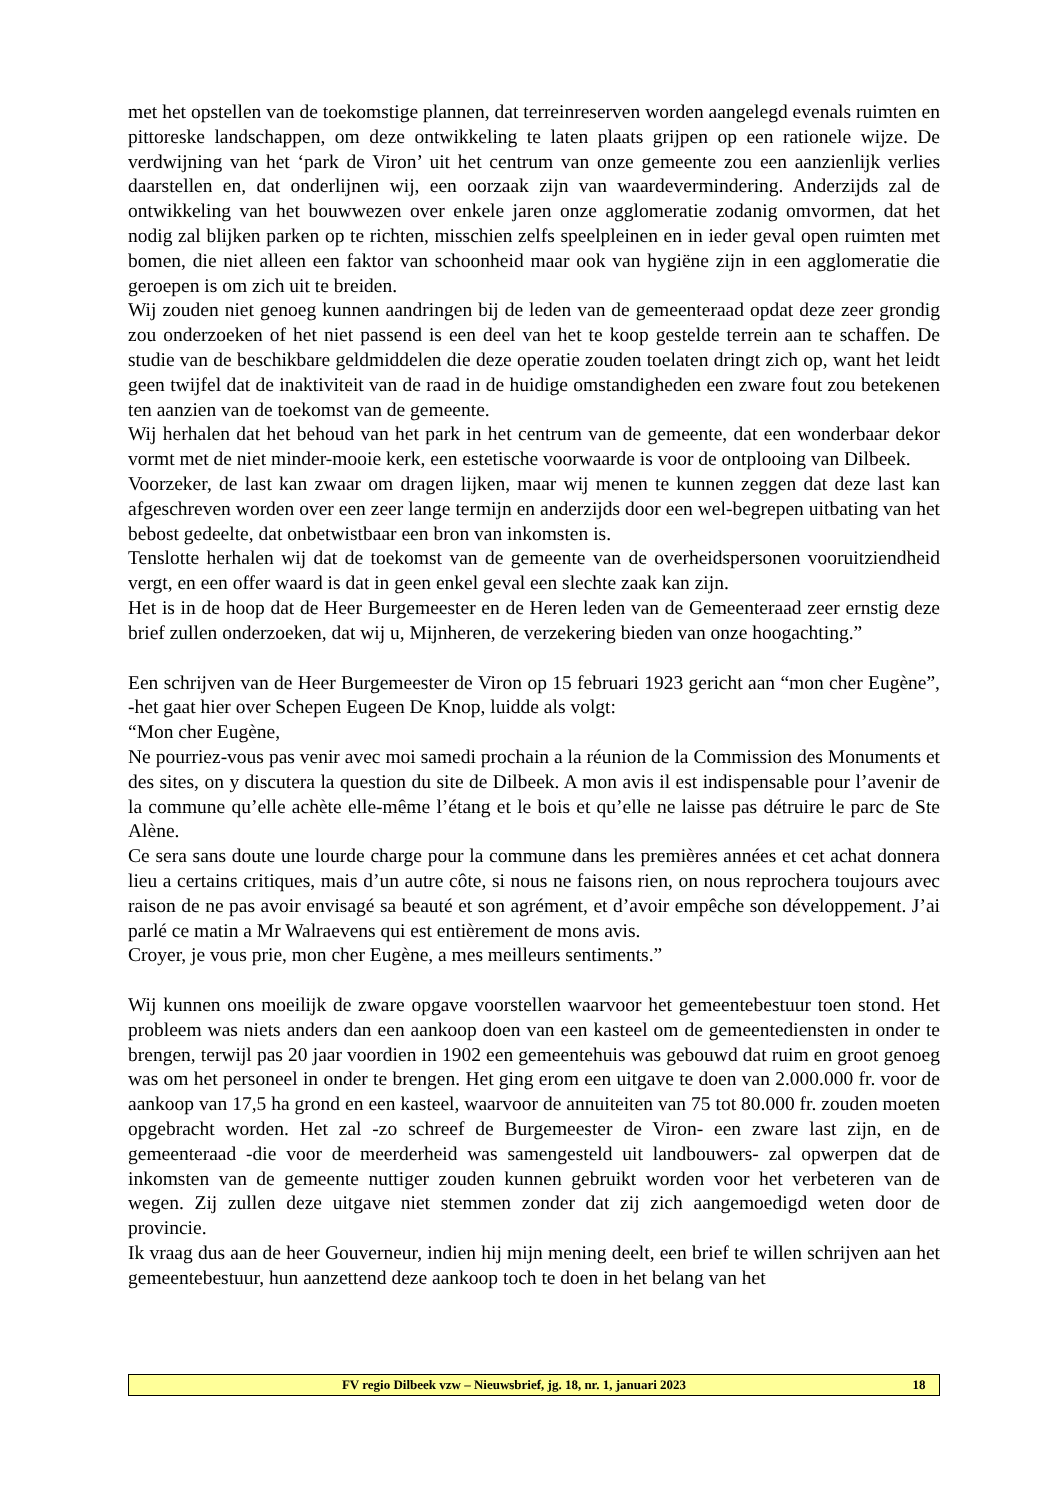met het opstellen van de toekomstige plannen, dat terreinreserven worden aangelegd evenals ruimten en pittoreske landschappen, om deze ontwikkeling te laten plaats grijpen op een rationele wijze. De verdwijning van het ‘park de Viron’ uit het centrum van onze gemeente zou een aanzienlijk verlies daarstellen en, dat onderlijnen wij, een oorzaak zijn van waardevermindering. Anderzijds zal de ontwikkeling van het bouwwezen over enkele jaren onze agglomeratie zodanig omvormen, dat het nodig zal blijken parken op te richten, misschien zelfs speelpleinen en in ieder geval open ruimten met bomen, die niet alleen een faktor van schoonheid maar ook van hygiëne zijn in een agglomeratie die geroepen is om zich uit te breiden.
Wij zouden niet genoeg kunnen aandringen bij de leden van de gemeenteraad opdat deze zeer grondig zou onderzoeken of het niet passend is een deel van het te koop gestelde terrein aan te schaffen. De studie van de beschikbare geldmiddelen die deze operatie zouden toelaten dringt zich op, want het leidt geen twijfel dat de inaktiviteit van de raad in de huidige omstandigheden een zware fout zou betekenen ten aanzien van de toekomst van de gemeente.
Wij herhalen dat het behoud van het park in het centrum van de gemeente, dat een wonderbaar dekor vormt met de niet minder-mooie kerk, een estetische voorwaarde is voor de ontplooing van Dilbeek.
Voorzeker, de last kan zwaar om dragen lijken, maar wij menen te kunnen zeggen dat deze last kan afgeschreven worden over een zeer lange termijn en anderzijds door een wel-begrepen uitbating van het bebost gedeelte, dat onbetwistbaar een bron van inkomsten is.
Tenslotte herhalen wij dat de toekomst van de gemeente van de overheidspersonen vooruitziendheid vergt, en een offer waard is dat in geen enkel geval een slechte zaak kan zijn.
Het is in de hoop dat de Heer Burgemeester en de Heren leden van de Gemeenteraad zeer ernstig deze brief zullen onderzoeken, dat wij u, Mijnheren, de verzekering bieden van onze hoogachting.”
Een schrijven van de Heer Burgemeester de Viron op 15 februari 1923 gericht aan “mon cher Eugène”, -het gaat hier over Schepen Eugeen De Knop, luidde als volgt:
“Mon cher Eugène,
Ne pourriez-vous pas venir avec moi samedi prochain a la réunion de la Commission des Monuments et des sites, on y discutera la question du site de Dilbeek. A mon avis il est indispensable pour l’avenir de la commune qu’elle achète elle-même l’étang et le bois et qu’elle ne laisse pas détruire le parc de Ste Alène.
Ce sera sans doute une lourde charge pour la commune dans les premières années et cet achat donnera lieu a certains critiques, mais d’un autre côte, si nous ne faisons rien, on nous reprochera toujours avec raison de ne pas avoir envisagé sa beauté et son agrément, et d’avoir empêche son développement. J’ai parlé ce matin a Mr Walraevens qui est entièrement de mons avis.
Croyer, je vous prie, mon cher Eugène, a mes meilleurs sentiments.”
Wij kunnen ons moeilijk de zware opgave voorstellen waarvoor het gemeentebestuur toen stond. Het probleem was niets anders dan een aankoop doen van een kasteel om de gemeentediensten in onder te brengen, terwijl pas 20 jaar voordien in 1902 een gemeentehuis was gebouwd dat ruim en groot genoeg was om het personeel in onder te brengen. Het ging erom een uitgave te doen van 2.000.000 fr. voor de aankoop van 17,5 ha grond en een kasteel, waarvoor de annuiteiten van 75 tot 80.000 fr. zouden moeten opgebracht worden. Het zal -zo schreef de Burgemeester de Viron- een zware last zijn, en de gemeenteraad -die voor de meerderheid was samengesteld uit landbouwers- zal opwerpen dat de inkomsten van de gemeente nuttiger zouden kunnen gebruikt worden voor het verbeteren van de wegen. Zij zullen deze uitgave niet stemmen zonder dat zij zich aangemoedigd weten door de provincie.
Ik vraag dus aan de heer Gouverneur, indien hij mijn mening deelt, een brief te willen schrijven aan het gemeentebestuur, hun aanzettend deze aankoop toch te doen in het belang van het
FV regio Dilbeek vzw – Nieuwsbrief, jg. 18, nr. 1, januari 2023 18